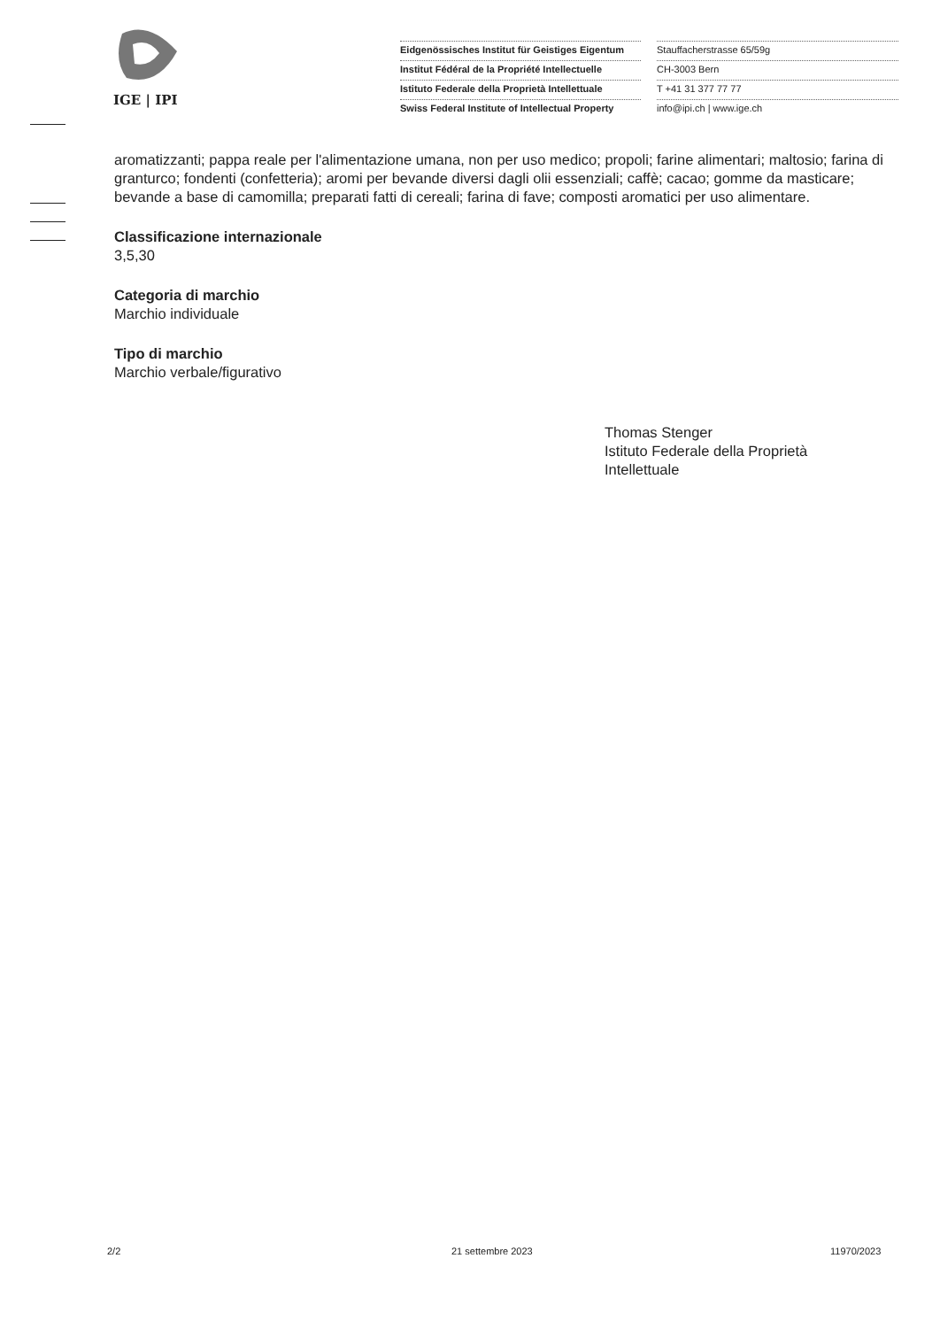IGE | IPI
Eidgenössisches Institut für Geistiges Eigentum
Institut Fédéral de la Propriété Intellectuelle
Istituto Federale della Proprietà Intellettuale
Swiss Federal Institute of Intellectual Property
Stauffacherstrasse 65/59g
CH-3003 Bern
T +41 31 377 77 77
info@ipi.ch | www.ige.ch
aromatizzanti; pappa reale per l'alimentazione umana, non per uso medico; propoli; farine alimentari; maltosio; farina di granturco; fondenti (confetteria); aromi per bevande diversi dagli olii essenziali; caffè; cacao; gomme da masticare; bevande a base di camomilla; preparati fatti di cereali; farina di fave; composti aromatici per uso alimentare.
Classificazione internazionale
3,5,30
Categoria di marchio
Marchio individuale
Tipo di marchio
Marchio verbale/figurativo
Thomas Stenger
Istituto Federale della Proprietà
Intellettuale
2/2 21 settembre 2023 11970/2023